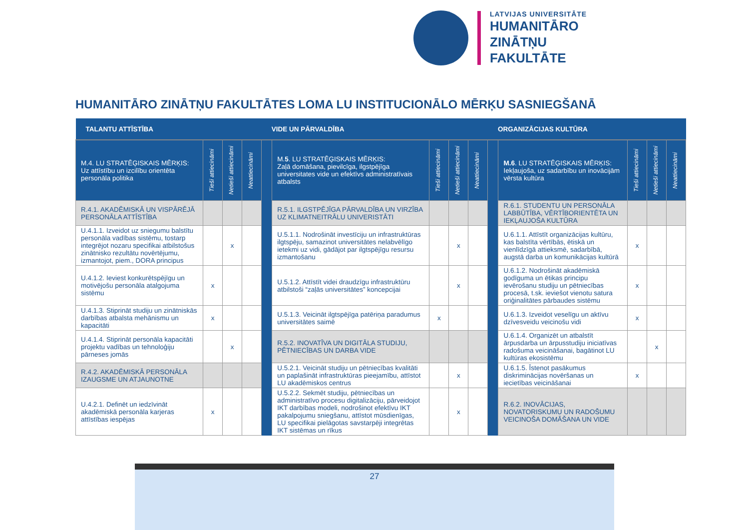LATVIJAS UNIVERSITĀTE
HUMANITĀRO
ZINĀTŅU
FAKULTĀTE
HUMANITĀRO ZINĀTŅU FAKULTĀTES LOMA LU INSTITUCIONĀLO MĒRĶU SASNIEGŠANĀ
| TALANTU ATTĪSTĪBA | | | | VIDE UN PĀRVALDĪBA | | | | | ORGANIZĀCIJAS KULTŪRA | | | | |
| --- | --- | --- | --- | --- | --- | --- | --- | --- | --- | --- | --- | --- | --- |
| M.4. LU STRATĒĢISKAIS MĒRĶIS: Uz attīstību un izcilību orientēta personāla politika | Tieši attiecināmi | Netieši attiecināmi | Neattiecināmi | | M. 5 . LU STRATĒĢISKAIS MĒRĶIS: Zaļā domāšana, pievilcīga, ilgstpējīga universitates vide un efektīvs administratīvais atbalsts | Tieši attiecināmi | Netieši attiecināmi | Neattiecināmi | | M.6 . LU STRATĒĢISKAIS MĒRĶIS: Iekļaujoša, uz sadarbību un inovācijām vērsta kultūra | Tieši attiecināmi | Netieši attiecināmi | Neattiecināmi |
| R.4.1. AKADĒMISKĀ UN VISPĀRĒJĀ PERSONĀLA ATTĪSTĪBA | | | | | R.5.1. ILGSTPĒJĪGA PĀRVALDĪBA UN VIRZĪBA UZ KLIMATNEITRĀLU UNIVERISTĀTI | | | | | R.6.1. STUDENTU UN PERSONĀLA LABBŪTĪBA, VĒRTĪBORIENTĒTA UN IEKĻAUJOŠA KULTŪRA | | | |
| U.4.1.1. Izveidot uz sniegumu balstītu personāla vadības sistēmu, tostarp integrējot nozaru specifikai atbilstošus zinātnisko rezultātu novērtējumu, izmantojot, piem., DORA principus | | x | | | U.5.1.1. Nodrošināt investīciju un infrastruktūras ilgtspēju, samazinot universitātes nelabvēlīgo ietekmi uz vidi, gādājot par ilgtspējīgu resursu izmantošanu | | x | | | U.6.1.1. Attīstīt organizācijas kultūru, kas balstīta vērtībās, ētiskā un vienlīdzīgā attieksmē, sadarbībā, augstā darba un komunikācijas kultūrā | x | | |
| U.4.1.2. Ieviest konkurētspējīgu un motivējošu personāla atalgojuma sistēmu | x | | | | U.5.1.2. Attīstīt videi draudzīgu infrastruktūru atbilstoši “zaļās universitātes” koncepcijai | | x | | | U.6.1.2. Nodrošināt akadēmiskā godīguma un ētikas principu ievērošanu studiju un pētniecības procesā, t.sk. ieviešot vienotu satura oriģinalitātes pārbaudes sistēmu | x | | |
| U.4.1.3. Stiprināt studiju un zinātniskās darbības atbalsta mehānismu un kapacitāti | x | | | | U.5.1.3. Veicināt ilgtspējīga patēriņa paradumus universitātes saimē | x | | | | U.6.1.3. Izveidot veselīgu un aktīvu dzīvesveidu veicinošu vidi | x | | |
| U.4.1.4. Stiprināt personāla kapacitāti projektu vadības un tehnoloģiju pārneses jomās | | x | | | R.5.2. INOVATĪVA UN DIGITĀLA STUDIJU, PĒTNIECĪBAS UN DARBA VIDE | | | | | U.6.1.4. Organizēt un atbalstīt ārpusdarba un ārpusstudiju iniciatīvas radošuma veicināšanai, bagātinot LU kultūras ekosistēmu | | x | |
| R.4.2. AKADĒMISKĀ PERSONĀLA IZAUGSME UN ATJAUNOTNE | | | | | U.5.2.1. Veicināt studiju un pētniecības kvalitāti un paplašināt infrastruktūras pieejamību, attīstot LU akadēmiskos centrus | | x | | | U.6.1.5. Īstenot pasākumus diskriminācijas novēršanas un iecietības veicināšanai | x | | |
| U.4.2.1. Definēt un iedzīvināt akadēmiskā personāla karjeras attīstības iespējas | x | | | | U.5.2.2. Sekmēt studiju, pētniecības un administratīvo procesu digitalizāciju, pārveidojot IKT darbības modeli, nodrošinot efektīvu IKT pakalpojumu sniegšanu, attīstot mūsdienīgas, LU specifikai pielāgotas savstarpēji integrētas IKT sistēmas un rīkus | | x | | | R.6.2. INOVĀCIJAS, NOVATORISKUMU UN RADOŠUMU VEICINOŠA DOMĀŠANA UN VIDE | | | |
27